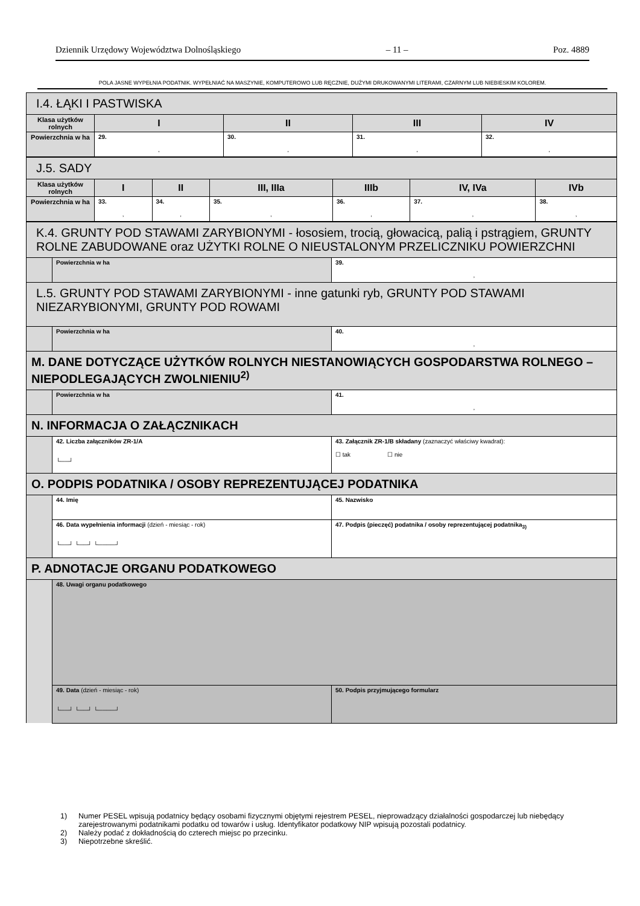Dziennik Urzędowy Województwa Dolnośląskiego – 11 – Poz. 4889
POLA JASNE WYPEŁNIA PODATNIK. WYPEŁNIAĆ NA MASZYNIE, KOMPUTEROWO LUB RĘCZNIE, DUŻYMI DRUKOWANYMI LITERAMI, CZARNYM LUB NIEBIESKIM KOLOREM.
| I.4. ŁĄKI I PASTWISKA | | | | |
| Klasa użytków rolnych | I | II | III | IV |
| Powierzchnia w ha | 29. , | 30. , | 31. , | 32. , |
| J.5. SADY | | | | | | |
| Klasa użytków rolnych | I | II | III, IIIa | IIIb | IV, IVa | IVb |
| Powierzchnia w ha | 33. , | 34. , | 35. , | 36. , | 37. , | 38. , |
| K.4. GRUNTY POD STAWAMI ZARYBIONYMI - łososiem, trocią, głowacicą, palią i pstrągiem, GRUNTY ROLNE ZABUDOWANE oraz UŻYTKI ROLNE O NIEUSTALONYM PRZELICZNIKU POWIERZCHNI | | |
| | Powierzchnia w ha | 39. , |
| L.5. GRUNTY POD STAWAMI ZARYBIONYMI - inne gatunki ryb, GRUNTY POD STAWAMI NIEZARYBIONYMI, GRUNTY POD ROWAMI | | |
| | Powierzchnia w ha | 40. , |
| M. DANE DOTYCZĄCE UŻYTKÓW ROLNYCH NIESTANOWIĄCYCH GOSPODARSTWA ROLNEGO – NIEPODLEGAJĄCYCH ZWOLNIENIU<sup>2)</sup> | | |
| | Powierzchnia w ha | 41. , |
| N. INFORMACJA O ZAŁĄCZNIKACH | | |
| | 42. Liczba załączników ZR-1/A └──┘ | 43. Załącznik ZR-1/B składany (zaznaczyć właściwy kwadrat): ☐ tak ☐ nie |
| O. PODPIS PODATNIKA / OSOBY REPREZENTUJĄCEJ PODATNIKA | | |
| | 44. Imię | 45. Nazwisko |
| | 46. Data wypełnienia informacji (dzień - miesiąc - rok) └──┘ └──┘ └────┘ | 47. Podpis (pieczęć) podatnika / osoby reprezentującej podatnika<sub>3)</sub> |
| P. ADNOTACJE ORGANU PODATKOWEGO | | |
| | 48. Uwagi organu podatkowego | |
| | 49. Data (dzień - miesiąc - rok) └──┘ └──┘ └────┘ | 50. Podpis przyjmującego formularz |
1) Numer PESEL wpisują podatnicy będący osobami fizycznymi objętymi rejestrem PESEL, nieprowadzący działalności gospodarczej lub niebędący zarejestrowanymi podatnikami podatku od towarów i usług. Identyfikator podatkowy NIP wpisują pozostali podatnicy.
2) Należy podać z dokładnością do czterech miejsc po przecinku.
3) Niepotrzebne skreślić.